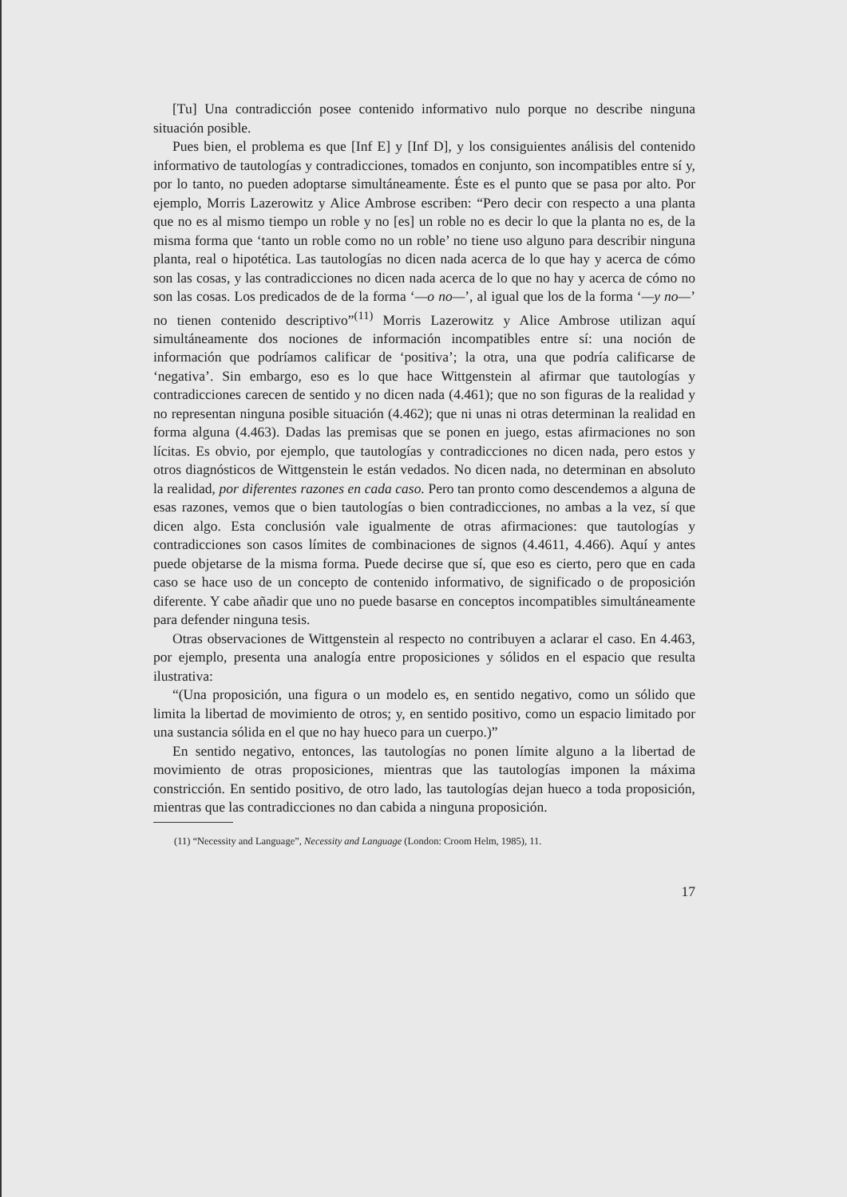[Tu] Una contradicción posee contenido informativo nulo porque no describe ninguna situación posible.
Pues bien, el problema es que [Inf E] y [Inf D], y los consiguientes análisis del contenido informativo de tautologías y contradicciones, tomados en conjunto, son incompatibles entre sí y, por lo tanto, no pueden adoptarse simultáneamente. Éste es el punto que se pasa por alto. Por ejemplo, Morris Lazerowitz y Alice Ambrose escriben: “Pero decir con respecto a una planta que no es al mismo tiempo un roble y no [es] un roble no es decir lo que la planta no es, de la misma forma que ‘tanto un roble como no un roble’ no tiene uso alguno para describir ninguna planta, real o hipotética. Las tautologías no dicen nada acerca de lo que hay y acerca de cómo son las cosas, y las contradicciones no dicen nada acerca de lo que no hay y acerca de cómo no son las cosas. Los predicados de de la forma ‘—o no—’, al igual que los de la forma ‘—y no—’ no tienen contenido descriptivo”<sup>(11)</sup> Morris Lazerowitz y Alice Ambrose utilizan aquí simultáneamente dos nociones de información incompatibles entre sí: una noción de información que podríamos calificar de ‘positiva’; la otra, una que podría calificarse de ‘negativa’. Sin embargo, eso es lo que hace Wittgenstein al afirmar que tautologías y contradicciones carecen de sentido y no dicen nada (4.461); que no son figuras de la realidad y no representan ninguna posible situación (4.462); que ni unas ni otras determinan la realidad en forma alguna (4.463). Dadas las premisas que se ponen en juego, estas afirmaciones no son lícitas. Es obvio, por ejemplo, que tautologías y contradicciones no dicen nada, pero estos y otros diagnósticos de Wittgenstein le están vedados. No dicen nada, no determinan en absoluto la realidad, por diferentes razones en cada caso. Pero tan pronto como descendemos a alguna de esas razones, vemos que o bien tautologías o bien contradicciones, no ambas a la vez, sí que dicen algo. Esta conclusión vale igualmente de otras afirmaciones: que tautologías y contradicciones son casos límites de combinaciones de signos (4.4611, 4.466). Aquí y antes puede objetarse de la misma forma. Puede decirse que sí, que eso es cierto, pero que en cada caso se hace uso de un concepto de contenido informativo, de significado o de proposición diferente. Y cabe añadir que uno no puede basarse en conceptos incompatibles simultáneamente para defender ninguna tesis.
Otras observaciones de Wittgenstein al respecto no contribuyen a aclarar el caso. En 4.463, por ejemplo, presenta una analogía entre proposiciones y sólidos en el espacio que resulta ilustrativa:
“(Una proposición, una figura o un modelo es, en sentido negativo, como un sólido que limita la libertad de movimiento de otros; y, en sentido positivo, como un espacio limitado por una sustancia sólida en el que no hay hueco para un cuerpo.)”
En sentido negativo, entonces, las tautologías no ponen límite alguno a la libertad de movimiento de otras proposiciones, mientras que las tautologías imponen la máxima constricción. En sentido positivo, de otro lado, las tautologías dejan hueco a toda proposición, mientras que las contradicciones no dan cabida a ninguna proposición.
(11) “Necessity and Language”, Necessity and Language (London: Croom Helm, 1985), 11.
17